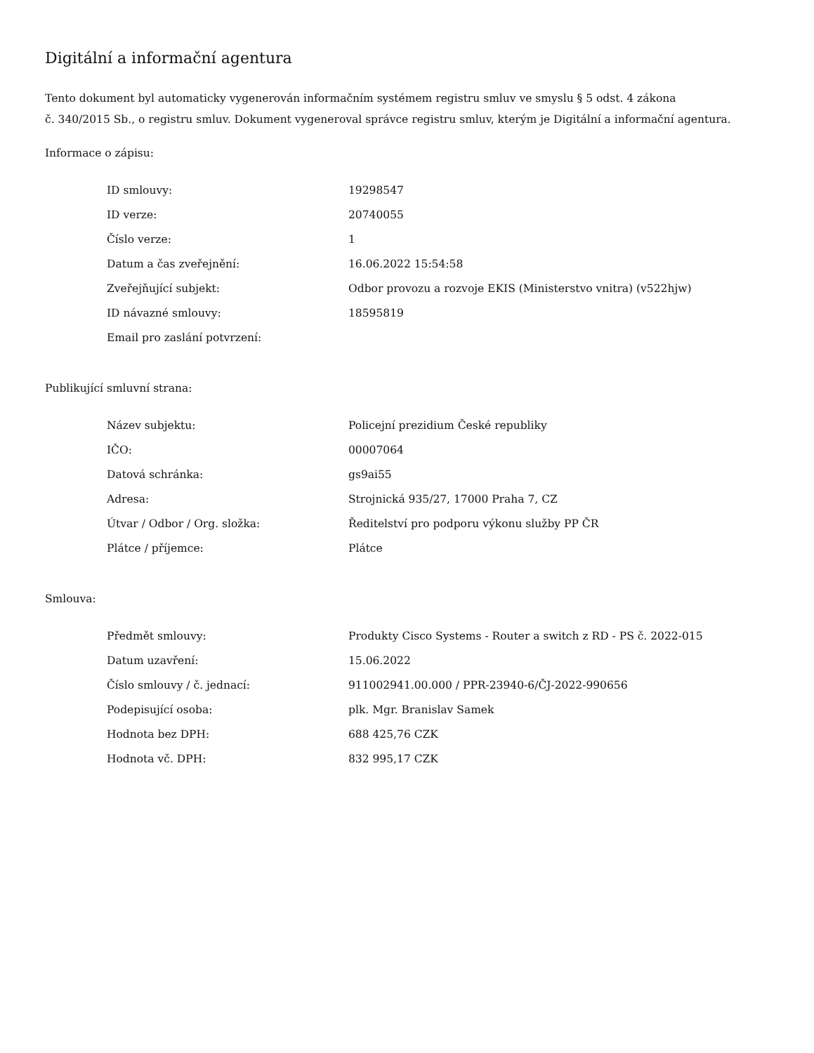Digitální a informační agentura
Tento dokument byl automaticky vygenerován informačním systémem registru smluv ve smyslu § 5 odst. 4 zákona
č. 340/2015 Sb., o registru smluv. Dokument vygeneroval správce registru smluv, kterým je Digitální a informační agentura.
Informace o zápisu:
| ID smlouvy: | 19298547 |
| ID verze: | 20740055 |
| Číslo verze: | 1 |
| Datum a čas zveřejnění: | 16.06.2022 15:54:58 |
| Zveřejňující subjekt: | Odbor provozu a rozvoje EKIS (Ministerstvo vnitra) (v522hjw) |
| ID návazné smlouvy: | 18595819 |
| Email pro zaslání potvrzení: | |
Publikující smluvní strana:
| Název subjektu: | Policejní prezidium České republiky |
| IČO: | 00007064 |
| Datová schránka: | gs9ai55 |
| Adresa: | Strojnická 935/27, 17000 Praha 7, CZ |
| Útvar / Odbor / Org. složka: | Ředitelství pro podporu výkonu služby PP ČR |
| Plátce / příjemce: | Plátce |
Smlouva:
| Předmět smlouvy: | Produkty Cisco Systems - Router a switch z RD - PS č. 2022-015 |
| Datum uzavření: | 15.06.2022 |
| Číslo smlouvy / č. jednací: | 911002941.00.000 / PPR-23940-6/ČJ-2022-990656 |
| Podepisující osoba: | plk. Mgr. Branislav Samek |
| Hodnota bez DPH: | 688 425,76 CZK |
| Hodnota vč. DPH: | 832 995,17 CZK |